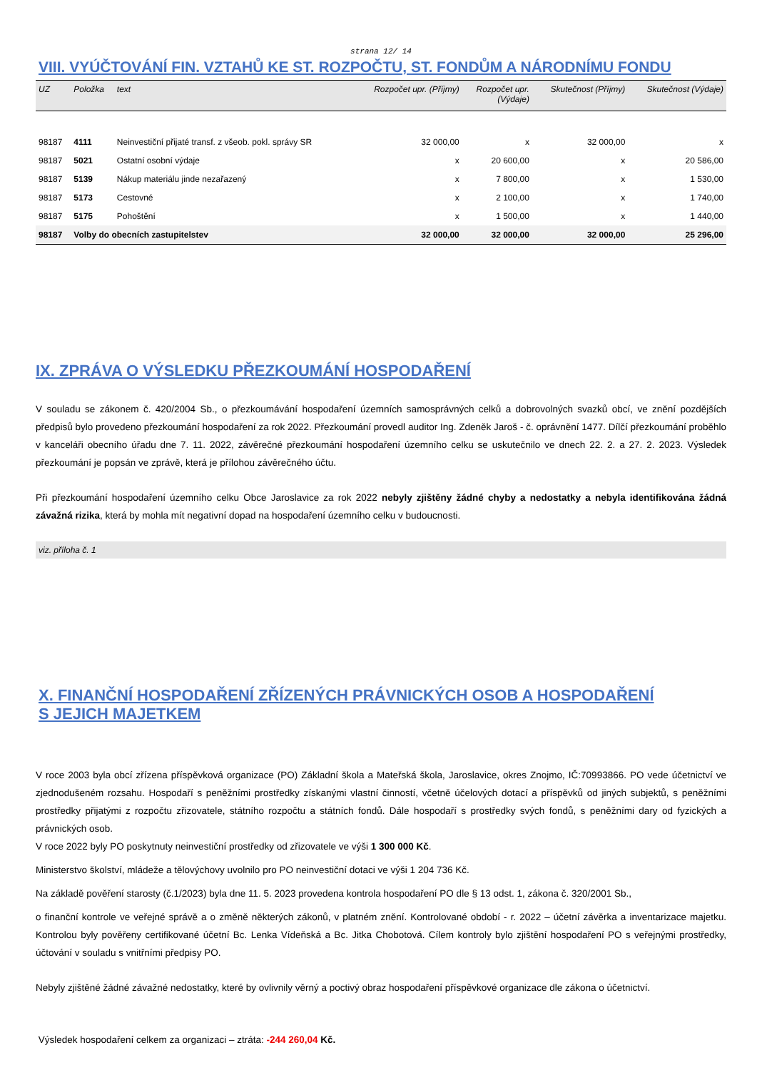strana 12/ 14
VIII. VYÚČTOVÁNÍ FIN. VZTAHŮ KE ST. ROZPOČTU, ST. FONDŮM A NÁRODNÍMU FONDU
| UZ | Položka | text | Rozpočet upr. (Příjmy) | Rozpočet upr. (Výdaje) | Skutečnost (Příjmy) | Skutečnost (Výdaje) |
| --- | --- | --- | --- | --- | --- | --- |
| 98187 | 4111 | Neinvestiční přijaté transf. z všeob. pokl. správy SR | 32 000,00 | x | 32 000,00 | x |
| 98187 | 5021 | Ostatní osobní výdaje | x | 20 600,00 | x | 20 586,00 |
| 98187 | 5139 | Nákup materiálu jinde nezařazený | x | 7 800,00 | x | 1 530,00 |
| 98187 | 5173 | Cestovné | x | 2 100,00 | x | 1 740,00 |
| 98187 | 5175 | Pohoštění | x | 1 500,00 | x | 1 440,00 |
| 98187 | Volby do obecních zastupitelstev | | 32 000,00 | 32 000,00 | 32 000,00 | 25 296,00 |
IX. ZPRÁVA O VÝSLEDKU PŘEZKOUMÁNÍ HOSPODAŘENÍ
V souladu se zákonem č. 420/2004 Sb., o přezkoumávání hospodaření územních samosprávných celků a dobrovolných svazků obcí, ve znění pozdějších předpisů bylo provedeno přezkoumání hospodaření za rok 2022. Přezkoumání provedl auditor Ing. Zdeněk Jaroš - č. oprávnění 1477. Dílčí přezkoumání proběhlo v kanceláři obecního úřadu dne 7. 11. 2022, závěrečné přezkoumání hospodaření územního celku se uskutečnilo ve dnech 22. 2. a 27. 2. 2023. Výsledek přezkoumání je popsán ve zprávě, která je přílohou závěrečného účtu.
Při přezkoumání hospodaření územního celku Obce Jaroslavice za rok 2022 nebyly zjištěny žádné chyby a nedostatky a nebyla identifikována žádná závažná rizika, která by mohla mít negativní dopad na hospodaření územního celku v budoucnosti.
viz. příloha č. 1
X. FINANČNÍ HOSPODAŘENÍ ZŘÍZENÝCH PRÁVNICKÝCH OSOB A HOSPODAŘENÍ
S JEJICH MAJETKEM
V roce 2003 byla obcí zřízena příspěvková organizace (PO) Základní škola a Mateřská škola, Jaroslavice, okres Znojmo, IČ:70993866. PO vede účetnictví ve zjednodušeném rozsahu. Hospodaří s peněžními prostředky získanými vlastní činností, včetně účelových dotací a příspěvků od jiných subjektů, s peněžními prostředky přijatými z rozpočtu zřizovatele, státního rozpočtu a státních fondů. Dále hospodaří s prostředky svých fondů, s peněžními dary od fyzických a právnických osob.
V roce 2022 byly PO poskytnuty neinvestiční prostředky od zřizovatele ve výši 1 300 000 Kč.
Ministerstvo školství, mládeže a tělovýchovy uvolnilo pro PO neinvestiční dotaci ve výši 1 204 736 Kč.
Na základě pověření starosty (č.1/2023) byla dne 11. 5. 2023 provedena kontrola hospodaření PO dle § 13 odst. 1, zákona č. 320/2001 Sb.,
o finanční kontrole ve veřejné správě a o změně některých zákonů, v platném znění. Kontrolované období - r. 2022 – účetní závěrka a inventarizace majetku. Kontrolou byly pověřeny certifikované účetní Bc. Lenka Vídeňská a Bc. Jitka Chobotová. Cílem kontroly bylo zjištění hospodaření PO s veřejnými prostředky, účtování v souladu s vnitřními předpisy PO.
Nebyly zjištěné žádné závažné nedostatky, které by ovlivnily věrný a poctivý obraz hospodaření příspěvkové organizace dle zákona o účetnictví.
Výsledek hospodaření celkem za organizaci – ztráta: -244 260,04 Kč.